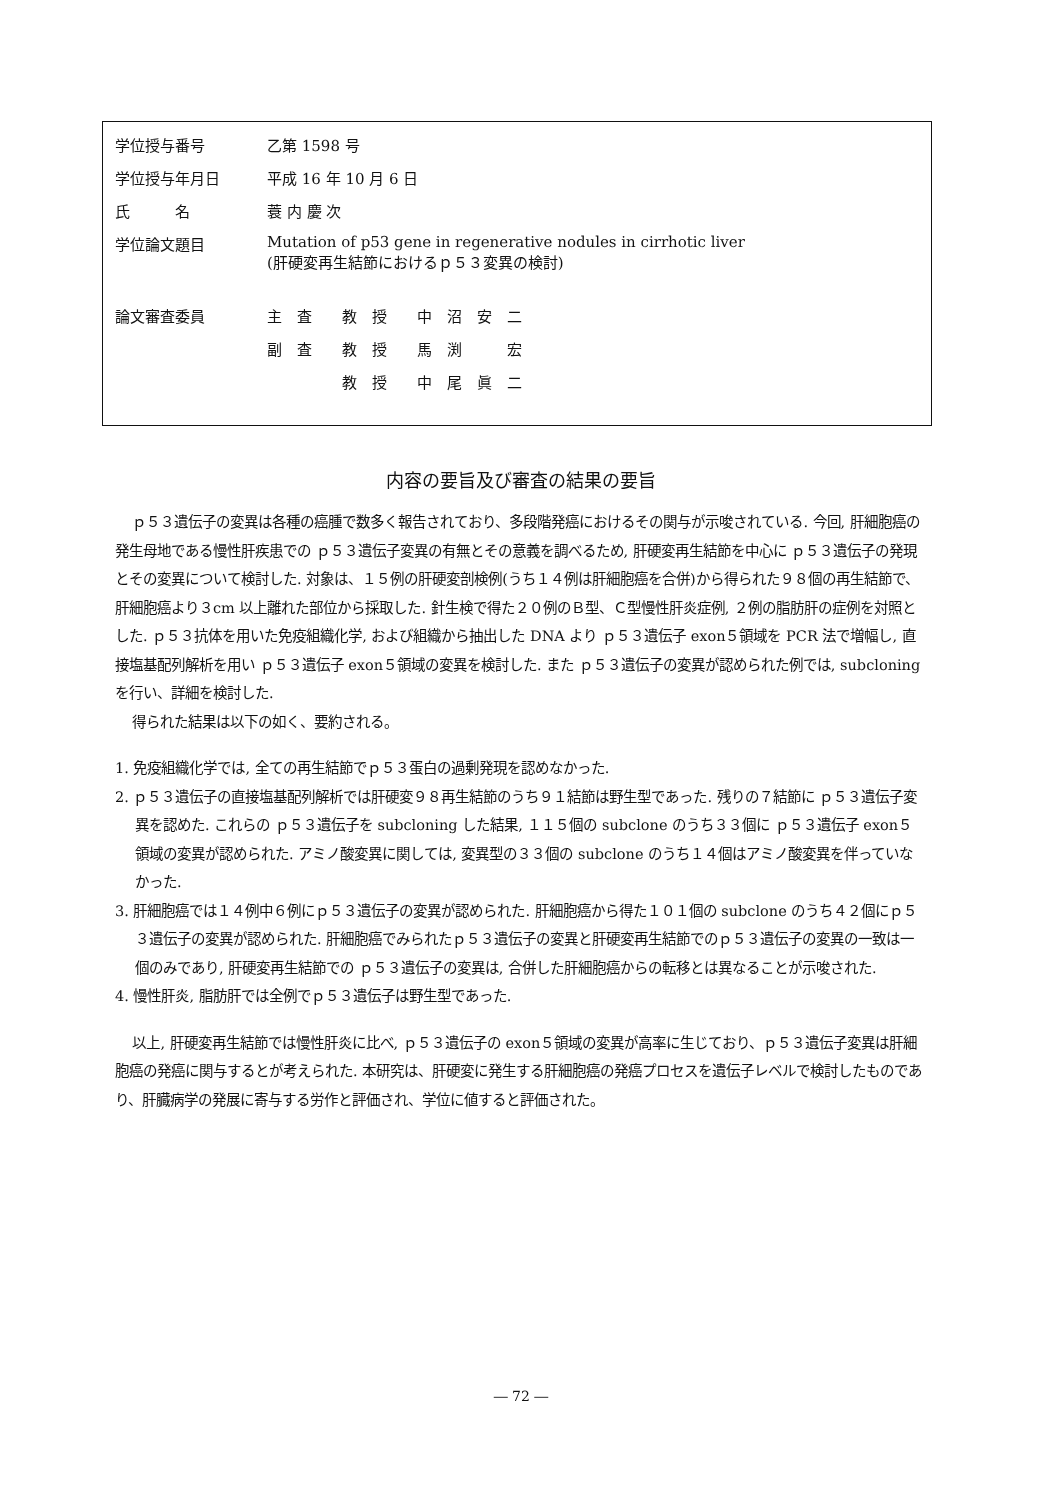| 学位授与番号 | 乙第 1598 号 |
| 学位授与年月日 | 平成 16 年 10 月 6 日 |
| 氏 名 | 蓑 内 慶 次 |
| 学位論文題目 | Mutation of p53 gene in regenerative nodules in cirrhotic liver (肝硬変再生結節におけるｐ５３変異の検討) |
| 論文審査委員 | 主 査 教 授 中 沼 安 二 |
| | 副 査 教 授 馬 渕 宏 |
| | 教 授 中 尾 眞 二 |
内容の要旨及び審査の結果の要旨
ｐ５３遺伝子の変異は各種の癌腫で数多く報告されており、多段階発癌におけるその関与が示唆されている. 今回, 肝細胞癌の発生母地である慢性肝疾患での ｐ５３遺伝子変異の有無とその意義を調べるため, 肝硬変再生結節を中心に ｐ５３遺伝子の発現とその変異について検討した. 対象は、１５例の肝硬変剖検例(うち１４例は肝細胞癌を合併)から得られた９８個の再生結節で、肝細胞癌より３cm 以上離れた部位から採取した. 針生検で得た２０例のＢ型、Ｃ型慢性肝炎症例, ２例の脂肪肝の症例を対照とした. ｐ５３抗体を用いた免疫組織化学, および組織から抽出した DNA より ｐ５３遺伝子 exon５領域を PCR 法で増幅し, 直接塩基配列解析を用い ｐ５３遺伝子 exon５領域の変異を検討した. また ｐ５３遺伝子の変異が認められた例では, subcloning を行い、詳細を検討した.
得られた結果は以下の如く、要約される。
1. 免疫組織化学では, 全ての再生結節でｐ５３蛋白の過剰発現を認めなかった.
2. ｐ５３遺伝子の直接塩基配列解析では肝硬変９８再生結節のうち９１結節は野生型であった. 残りの７結節に ｐ５３遺伝子変異を認めた. これらの ｐ５３遺伝子を subcloning した結果, １１５個の subclone のうち３３個に ｐ５３遺伝子 exon５領域の変異が認められた. アミノ酸変異に関しては, 変異型の３３個の subclone のうち１４個はアミノ酸変異を伴っていなかった.
3. 肝細胞癌では１４例中６例にｐ５３遺伝子の変異が認められた. 肝細胞癌から得た１０１個の subclone のうち４２個にｐ５３遺伝子の変異が認められた. 肝細胞癌でみられたｐ５３遺伝子の変異と肝硬変再生結節でのｐ５３遺伝子の変異の一致は一個のみであり, 肝硬変再生結節での ｐ５３遺伝子の変異は, 合併した肝細胞癌からの転移とは異なることが示唆された.
4. 慢性肝炎, 脂肪肝では全例でｐ５３遺伝子は野生型であった.
以上, 肝硬変再生結節では慢性肝炎に比べ, ｐ５３遺伝子の exon５領域の変異が高率に生じており、ｐ５３遺伝子変異は肝細胞癌の発癌に関与するとが考えられた. 本研究は、肝硬変に発生する肝細胞癌の発癌プロセスを遺伝子レベルで検討したものであり、肝臓病学の発展に寄与する労作と評価され、学位に値すると評価された。
― 72 ―